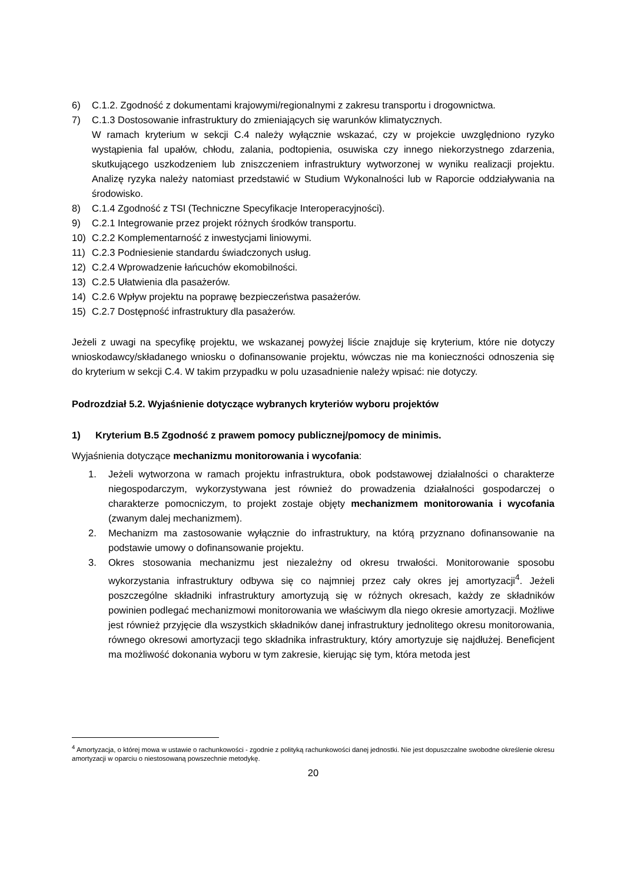6) C.1.2. Zgodność z dokumentami krajowymi/regionalnymi z zakresu transportu i drogownictwa.
7) C.1.3 Dostosowanie infrastruktury do zmieniających się warunków klimatycznych.
W ramach kryterium w sekcji C.4 należy wyłącznie wskazać, czy w projekcie uwzględniono ryzyko wystąpienia fal upałów, chłodu, zalania, podtopienia, osuwiska czy innego niekorzystnego zdarzenia, skutkującego uszkodzeniem lub zniszczeniem infrastruktury wytworzonej w wyniku realizacji projektu. Analizę ryzyka należy natomiast przedstawić w Studium Wykonalności lub w Raporcie oddziaływania na środowisko.
8) C.1.4 Zgodność z TSI (Techniczne Specyfikacje Interoperacyjności).
9) C.2.1 Integrowanie przez projekt różnych środków transportu.
10) C.2.2 Komplementarność z inwestycjami liniowymi.
11) C.2.3 Podniesienie standardu świadczonych usług.
12) C.2.4 Wprowadzenie łańcuchów ekomobilności.
13) C.2.5 Ułatwienia dla pasażerów.
14) C.2.6 Wpływ projektu na poprawę bezpieczeństwa pasażerów.
15) C.2.7 Dostępność infrastruktury dla pasażerów.
Jeżeli z uwagi na specyfikę projektu, we wskazanej powyżej liście znajduje się kryterium, które nie dotyczy wnioskodawcy/składanego wniosku o dofinansowanie projektu, wówczas nie ma konieczności odnoszenia się do kryterium w sekcji C.4. W takim przypadku w polu uzasadnienie należy wpisać: nie dotyczy.
Podrozdział 5.2. Wyjaśnienie dotyczące wybranych kryteriów wyboru projektów
1) Kryterium B.5 Zgodność z prawem pomocy publicznej/pomocy de minimis.
Wyjaśnienia dotyczące mechanizmu monitorowania i wycofania:
1. Jeżeli wytworzona w ramach projektu infrastruktura, obok podstawowej działalności o charakterze niegospodarczym, wykorzystywana jest również do prowadzenia działalności gospodarczej o charakterze pomocniczym, to projekt zostaje objęty mechanizmem monitorowania i wycofania (zwanym dalej mechanizmem).
2. Mechanizm ma zastosowanie wyłącznie do infrastruktury, na którą przyznano dofinansowanie na podstawie umowy o dofinansowanie projektu.
3. Okres stosowania mechanizmu jest niezależny od okresu trwałości. Monitorowanie sposobu wykorzystania infrastruktury odbywa się co najmniej przez cały okres jej amortyzacji<sup>4</sup>. Jeżeli poszczególne składniki infrastruktury amortyzują się w różnych okresach, każdy ze składników powinien podlegać mechanizmowi monitorowania we właściwym dla niego okresie amortyzacji. Możliwe jest również przyjęcie dla wszystkich składników danej infrastruktury jednolitego okresu monitorowania, równego okresowi amortyzacji tego składnika infrastruktury, który amortyzuje się najdłużej. Beneficjent ma możliwość dokonania wyboru w tym zakresie, kierując się tym, która metoda jest
<sup>4</sup> Amortyzacja, o której mowa w ustawie o rachunkowości - zgodnie z polityką rachunkowości danej jednostki. Nie jest dopuszczalne swobodne określenie okresu amortyzacji w oparciu o niestosowaną powszechnie metodykę.
20